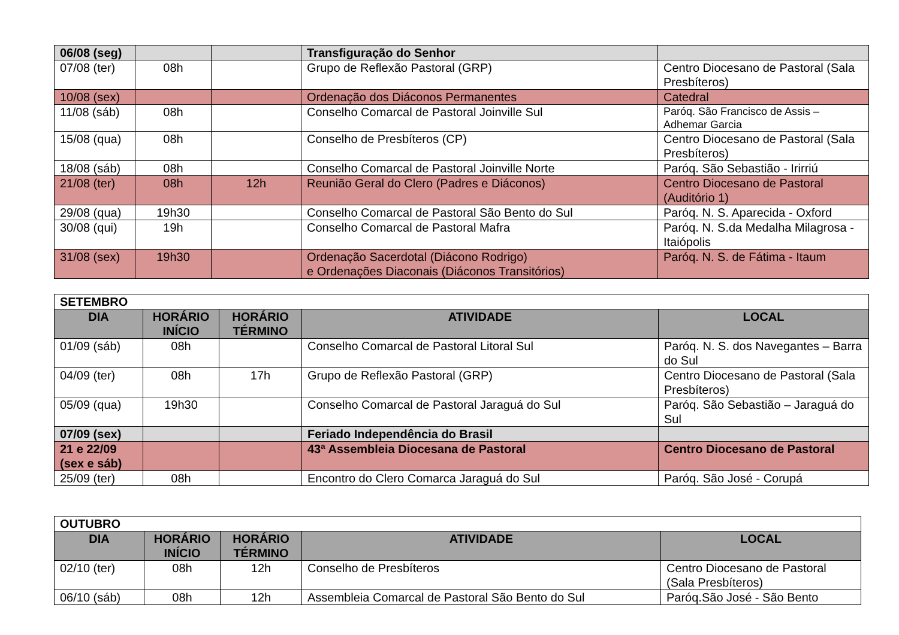| 06/08 (seg) | | | Transfiguração do Senhor | |
| 07/08 (ter) | 08h | | Grupo de Reflexão Pastoral (GRP) | Centro Diocesano de Pastoral (Sala Presbíteros) |
| 10/08 (sex) | | | Ordenação dos Diáconos Permanentes | Catedral |
| 11/08 (sáb) | 08h | | Conselho Comarcal de Pastoral Joinville Sul | Paróq. São Francisco de Assis – Adhemar Garcia |
| 15/08 (qua) | 08h | | Conselho de Presbíteros (CP) | Centro Diocesano de Pastoral (Sala Presbíteros) |
| 18/08 (sáb) | 08h | | Conselho Comarcal de Pastoral Joinville Norte | Paróq. São Sebastião - Irirriú |
| 21/08 (ter) | 08h | 12h | Reunião Geral do Clero (Padres e Diáconos) | Centro Diocesano de Pastoral (Auditório 1) |
| 29/08 (qua) | 19h30 | | Conselho Comarcal de Pastoral São Bento do Sul | Paróq. N. S. Aparecida - Oxford |
| 30/08 (qui) | 19h | | Conselho Comarcal de Pastoral Mafra | Paróq. N. S.da Medalha Milagrosa - Itaiópolis |
| 31/08 (sex) | 19h30 | | Ordenação Sacerdotal (Diácono Rodrigo) e Ordenações Diaconais (Diáconos Transitórios) | Paróq. N. S. de Fátima - Itaum |
| SETEMBRO | | | | |
| DIA | HORÁRIO INÍCIO | HORÁRIO TÉRMINO | ATIVIDADE | LOCAL |
| 01/09 (sáb) | 08h | | Conselho Comarcal de Pastoral Litoral Sul | Paróq. N. S. dos Navegantes – Barra do Sul |
| 04/09 (ter) | 08h | 17h | Grupo de Reflexão Pastoral (GRP) | Centro Diocesano de Pastoral (Sala Presbíteros) |
| 05/09 (qua) | 19h30 | | Conselho Comarcal de Pastoral Jaraguá do Sul | Paróq. São Sebastião – Jaraguá do Sul |
| 07/09 (sex) | | | Feriado Independência do Brasil | |
| 21 e 22/09 (sex e sáb) | | | 43ª Assembleia Diocesana de Pastoral | Centro Diocesano de Pastoral |
| 25/09 (ter) | 08h | | Encontro do Clero Comarca Jaraguá do Sul | Paróq. São José - Corupá |
| OUTUBRO | | | | |
| DIA | HORÁRIO INÍCIO | HORÁRIO TÉRMINO | ATIVIDADE | LOCAL |
| 02/10 (ter) | 08h | 12h | Conselho de Presbíteros | Centro Diocesano de Pastoral (Sala Presbíteros) |
| 06/10 (sáb) | 08h | 12h | Assembleia Comarcal de Pastoral São Bento do Sul | Paróq.São José - São Bento |